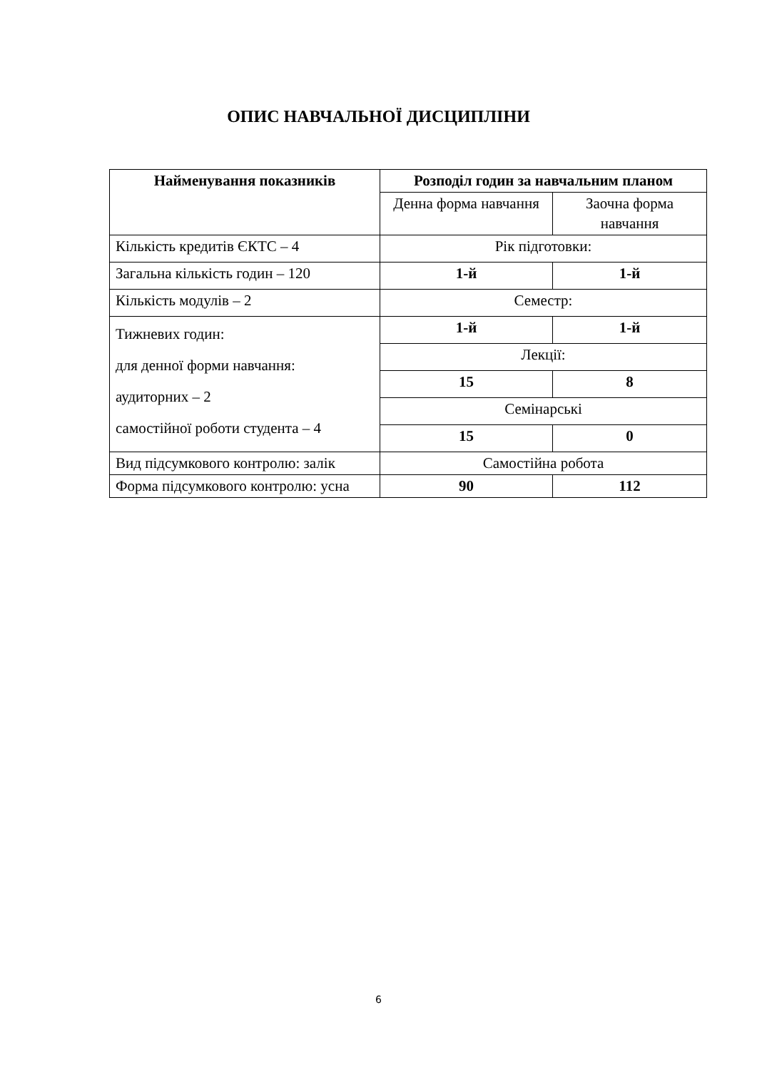ОПИС НАВЧАЛЬНОЇ ДИСЦИПЛІНИ
| Найменування показників | Розподіл годин за навчальним планом | |
| --- | --- | --- |
| | Денна форма навчання | Заочна форма навчання |
| Кількість кредитів ЄКТС – 4 | Рік підготовки: | |
| Загальна кількість годин – 120 | 1-й | 1-й |
| Кількість модулів – 2 | Семестр: | |
| Тижневих годин: для денної форми навчання: аудиторних – 2 самостійної роботи студента – 4 | 1-й | 1-й |
| | Лекції: | |
| | 15 | 8 |
| | Семінарські | |
| | 15 | 0 |
| Вид підсумкового контролю: залік | Самостійна робота | |
| Форма підсумкового контролю: усна | 90 | 112 |
6